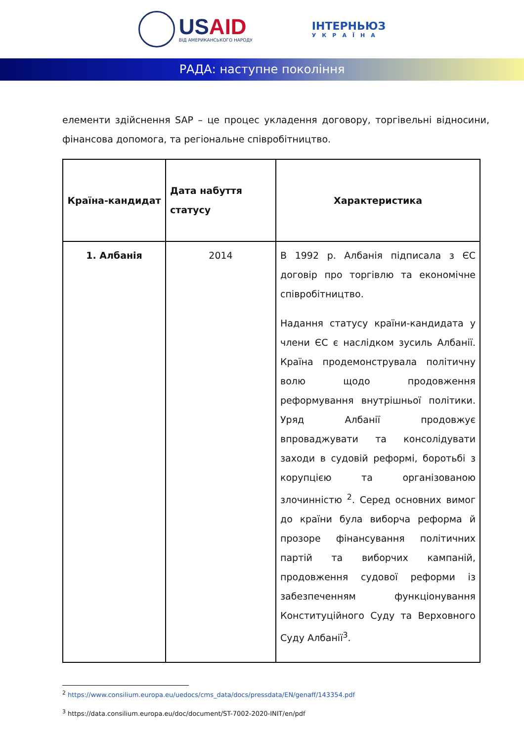USAID
ВІД АМЕРИКАНСЬКОГО НАРОДУ
ІНТЕРНЬЮЗ
УКРАЇНА
РАДА: наступне покоління
елементи здійснення SAP – це процес укладення договору, торгівельні відносини, фінансова допомога, та регіональне співробітництво.
| Країна-кандидат | Дата набуття статусу | Характеристика |
| --- | --- | --- |
| 1. Албанія | 2014 | В 1992 р. Албанія підписала з ЄС договір про торгівлю та економічне співробітництво. Надання статусу країни-кандидата у члени ЄС є наслідком зусиль Албанії. Країна продемонструвала політичну волю щодо продовження реформування внутрішньої політики. Уряд Албанії продовжує впроваджувати та консолідувати заходи в судовій реформі, боротьбі з корупцією та організованою злочинністю <sup>2</sup>. Серед основних вимог до країни була виборча реформа й прозоре фінансування політичних партій та виборчих кампаній, продовження судової реформи із забезпеченням функціонування Конституційного Суду та Верховного Суду Албанії<sup>3</sup>. |
<sup>2</sup> https://www.consilium.europa.eu/uedocs/cms_data/docs/pressdata/EN/genaff/143354.pdf
<sup>3</sup> https://data.consilium.europa.eu/doc/document/ST-7002-2020-INIT/en/pdf